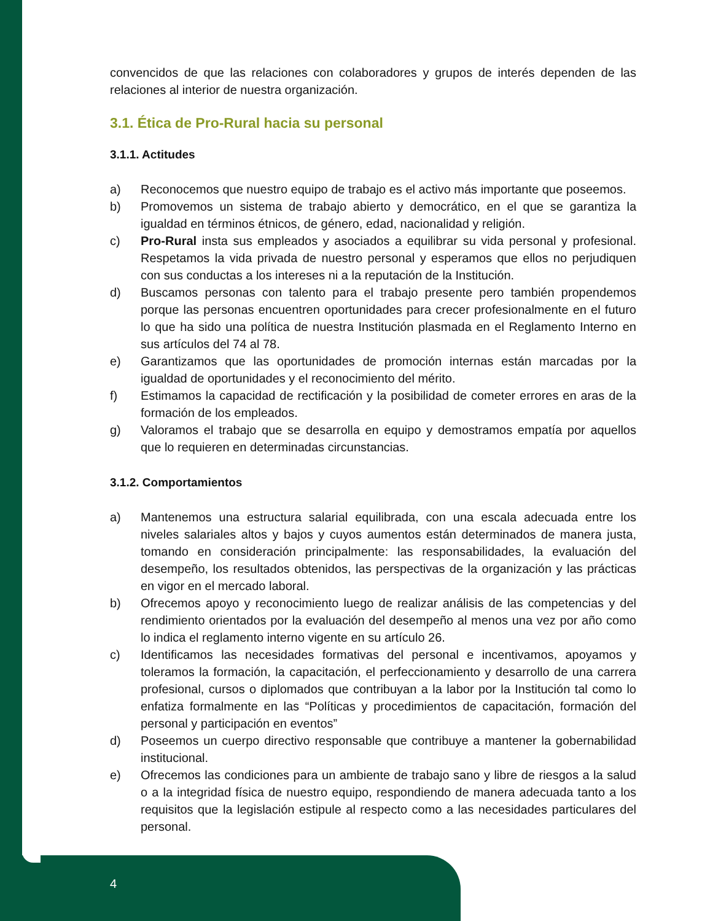convencidos de que las relaciones con colaboradores y grupos de interés dependen de las relaciones al interior de nuestra organización.
3.1. Ética de Pro-Rural hacia su personal
3.1.1. Actitudes
a) Reconocemos que nuestro equipo de trabajo es el activo más importante que poseemos.
b) Promovemos un sistema de trabajo abierto y democrático, en el que se garantiza la igualdad en términos étnicos, de género, edad, nacionalidad y religión.
c) Pro-Rural insta sus empleados y asociados a equilibrar su vida personal y profesional. Respetamos la vida privada de nuestro personal y esperamos que ellos no perjudiquen con sus conductas a los intereses ni a la reputación de la Institución.
d) Buscamos personas con talento para el trabajo presente pero también propendemos porque las personas encuentren oportunidades para crecer profesionalmente en el futuro lo que ha sido una política de nuestra Institución plasmada en el Reglamento Interno en sus artículos del 74 al 78.
e) Garantizamos que las oportunidades de promoción internas están marcadas por la igualdad de oportunidades y el reconocimiento del mérito.
f) Estimamos la capacidad de rectificación y la posibilidad de cometer errores en aras de la formación de los empleados.
g) Valoramos el trabajo que se desarrolla en equipo y demostramos empatía por aquellos que lo requieren en determinadas circunstancias.
3.1.2. Comportamientos
a) Mantenemos una estructura salarial equilibrada, con una escala adecuada entre los niveles salariales altos y bajos y cuyos aumentos están determinados de manera justa, tomando en consideración principalmente: las responsabilidades, la evaluación del desempeño, los resultados obtenidos, las perspectivas de la organización y las prácticas en vigor en el mercado laboral.
b) Ofrecemos apoyo y reconocimiento luego de realizar análisis de las competencias y del rendimiento orientados por la evaluación del desempeño al menos una vez por año como lo indica el reglamento interno vigente en su artículo 26.
c) Identificamos las necesidades formativas del personal e incentivamos, apoyamos y toleramos la formación, la capacitación, el perfeccionamiento y desarrollo de una carrera profesional, cursos o diplomados que contribuyan a la labor por la Institución tal como lo enfatiza formalmente en las “Políticas y procedimientos de capacitación, formación del personal y participación en eventos”
d) Poseemos un cuerpo directivo responsable que contribuye a mantener la gobernabilidad institucional.
e) Ofrecemos las condiciones para un ambiente de trabajo sano y libre de riesgos a la salud o a la integridad física de nuestro equipo, respondiendo de manera adecuada tanto a los requisitos que la legislación estipule al respecto como a las necesidades particulares del personal.
4